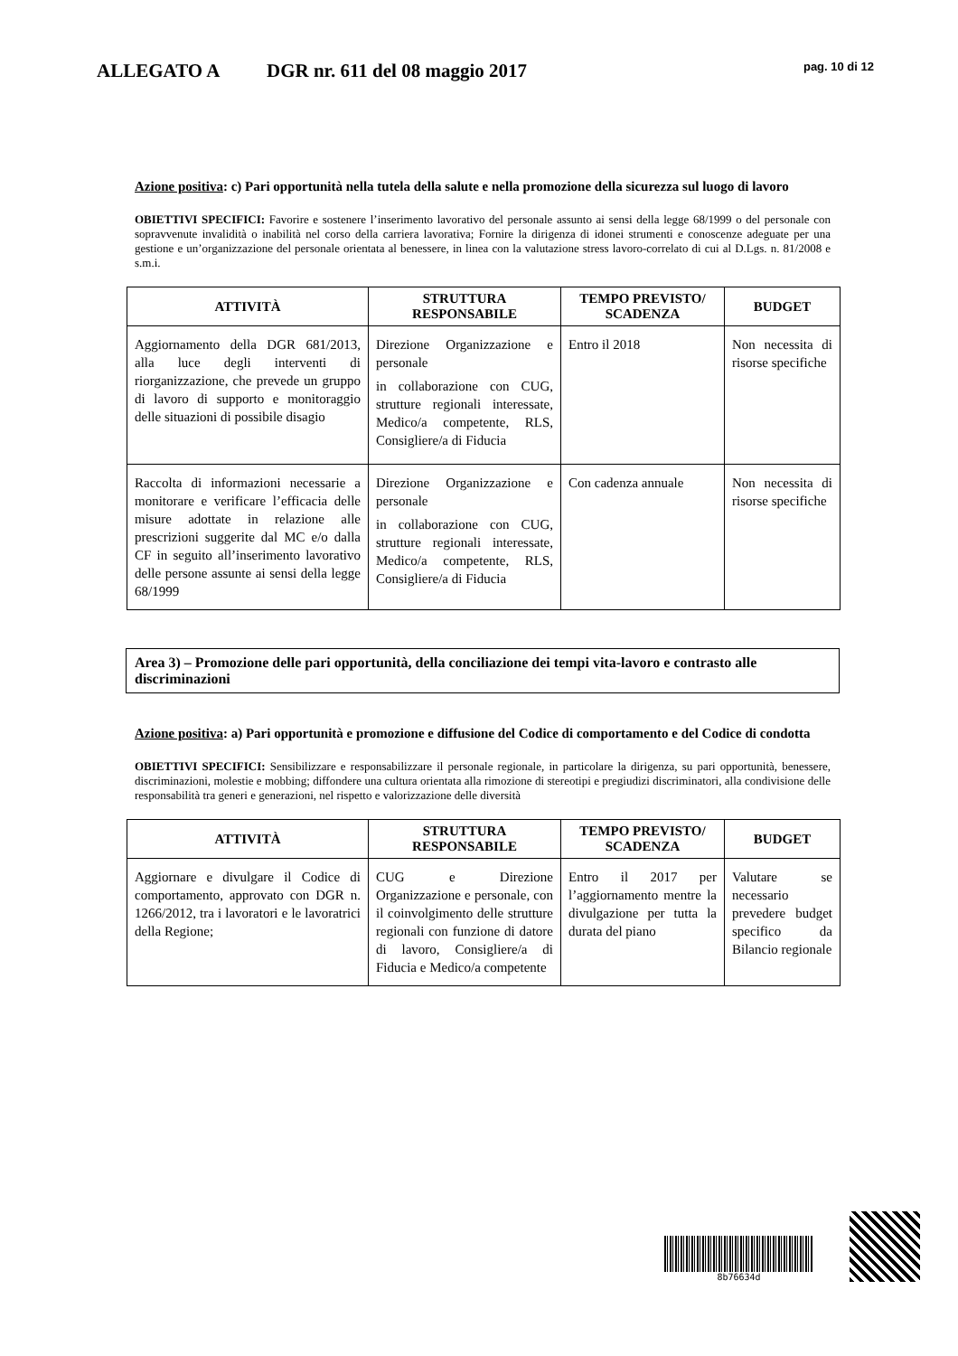ALLEGATO A DGR nr. 611 del 08 maggio 2017 pag. 10 di 12
Azione positiva: c) Pari opportunità nella tutela della salute e nella promozione della sicurezza sul luogo di lavoro
OBIETTIVI SPECIFICI: Favorire e sostenere l’inserimento lavorativo del personale assunto ai sensi della legge 68/1999 o del personale con sopravvenute invalidità o inabilità nel corso della carriera lavorativa; Fornire la dirigenza di idonei strumenti e conoscenze adeguate per una gestione e un’organizzazione del personale orientata al benessere, in linea con la valutazione stress lavoro-correlato di cui al D.Lgs. n. 81/2008 e s.m.i.
| ATTIVITÀ | STRUTTURA RESPONSABILE | TEMPO PREVISTO/ SCADENZA | BUDGET |
| --- | --- | --- | --- |
| Aggiornamento della DGR 681/2013, alla luce degli interventi di riorganizzazione, che prevede un gruppo di lavoro di supporto e monitoraggio delle situazioni di possibile disagio | Direzione Organizzazione e personale in collaborazione con CUG, strutture regionali interessate, Medico/a competente, RLS, Consigliere/a di Fiducia | Entro il 2018 | Non necessita di risorse specifiche |
| Raccolta di informazioni necessarie a monitorare e verificare l’efficacia delle misure adottate in relazione alle prescrizioni suggerite dal MC e/o dalla CF in seguito all’inserimento lavorativo delle persone assunte ai sensi della legge 68/1999 | Direzione Organizzazione e personale in collaborazione con CUG, strutture regionali interessate, Medico/a competente, RLS, Consigliere/a di Fiducia | Con cadenza annuale | Non necessita di risorse specifiche |
Area 3) – Promozione delle pari opportunità, della conciliazione dei tempi vita-lavoro e contrasto alle discriminazioni
Azione positiva: a) Pari opportunità e promozione e diffusione del Codice di comportamento e del Codice di condotta
OBIETTIVI SPECIFICI: Sensibilizzare e responsabilizzare il personale regionale, in particolare la dirigenza, su pari opportunità, benessere, discriminazioni, molestie e mobbing; diffondere una cultura orientata alla rimozione di stereotipi e pregiudizi discriminatori, alla condivisione delle responsabilità tra generi e generazioni, nel rispetto e valorizzazione delle diversità
| ATTIVITÀ | STRUTTURA RESPONSABILE | TEMPO PREVISTO/ SCADENZA | BUDGET |
| --- | --- | --- | --- |
| Aggiornare e divulgare il Codice di comportamento, approvato con DGR n. 1266/2012, tra i lavoratori e le lavoratrici della Regione; | CUG e Direzione Organizzazione e personale, con il coinvolgimento delle strutture regionali con funzione di datore di lavoro, Consigliere/a di Fiducia e Medico/a competente | Entro il 2017 per l’aggiornamento mentre la divulgazione per tutta la durata del piano | Valutare se necessario prevedere budget specifico da Bilancio regionale |
8b76634d